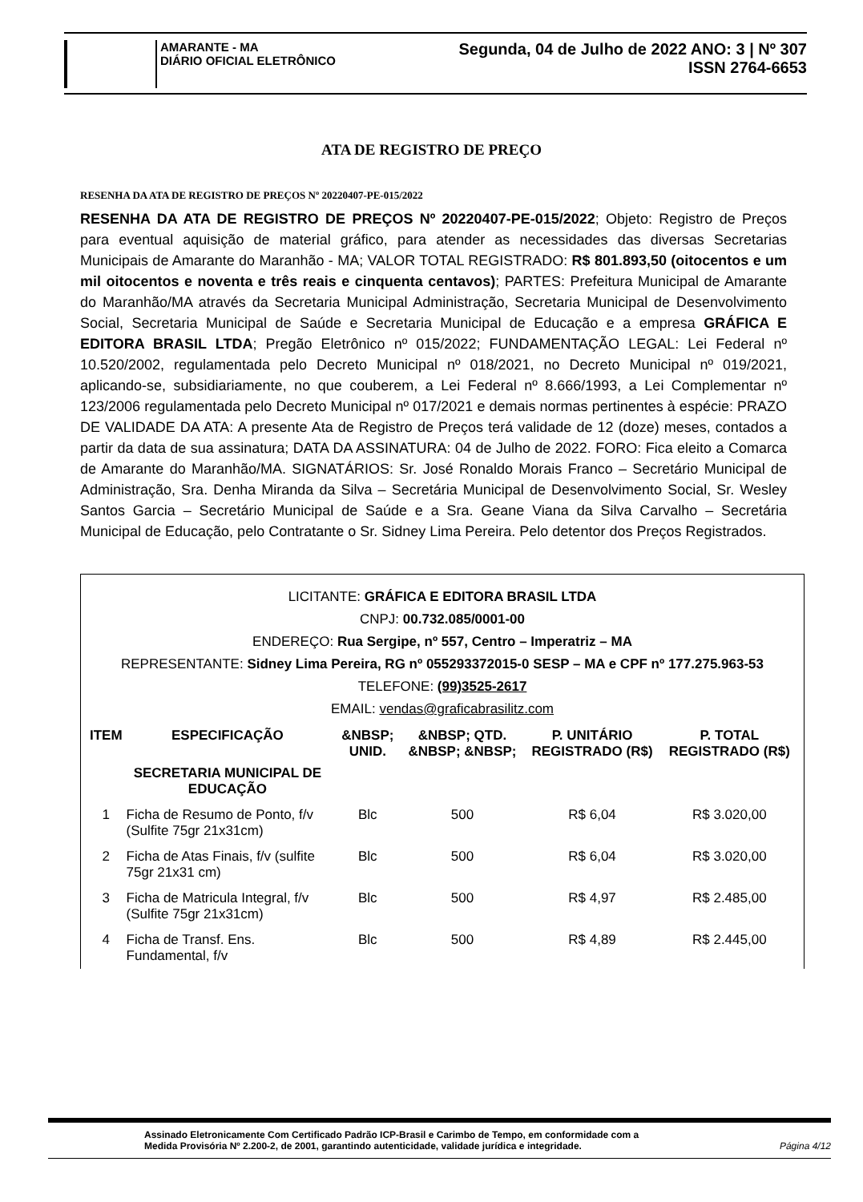AMARANTE - MA
DIÁRIO OFICIAL ELETRÔNICO
Segunda, 04 de Julho de 2022 ANO: 3 | Nº 307
ISSN 2764-6653
ATA DE REGISTRO DE PREÇO
RESENHA DA ATA DE REGISTRO DE PREÇOS Nº 20220407-PE-015/2022
RESENHA DA ATA DE REGISTRO DE PREÇOS Nº 20220407-PE-015/2022; Objeto: Registro de Preços para eventual aquisição de material gráfico, para atender as necessidades das diversas Secretarias Municipais de Amarante do Maranhão - MA; VALOR TOTAL REGISTRADO: R$ 801.893,50 (oitocentos e um mil oitocentos e noventa e três reais e cinquenta centavos); PARTES: Prefeitura Municipal de Amarante do Maranhão/MA através da Secretaria Municipal Administração, Secretaria Municipal de Desenvolvimento Social, Secretaria Municipal de Saúde e Secretaria Municipal de Educação e a empresa GRÁFICA E EDITORA BRASIL LTDA; Pregão Eletrônico nº 015/2022; FUNDAMENTAÇÃO LEGAL: Lei Federal nº 10.520/2002, regulamentada pelo Decreto Municipal nº 018/2021, no Decreto Municipal nº 019/2021, aplicando-se, subsidiariamente, no que couberem, a Lei Federal nº 8.666/1993, a Lei Complementar nº 123/2006 regulamentada pelo Decreto Municipal nº 017/2021 e demais normas pertinentes à espécie: PRAZO DE VALIDADE DA ATA: A presente Ata de Registro de Preços terá validade de 12 (doze) meses, contados a partir da data de sua assinatura; DATA DA ASSINATURA: 04 de Julho de 2022. FORO: Fica eleito a Comarca de Amarante do Maranhão/MA. SIGNATÁRIOS: Sr. José Ronaldo Morais Franco – Secretário Municipal de Administração, Sra. Denha Miranda da Silva – Secretária Municipal de Desenvolvimento Social, Sr. Wesley Santos Garcia – Secretário Municipal de Saúde e a Sra. Geane Viana da Silva Carvalho – Secretária Municipal de Educação, pelo Contratante o Sr. Sidney Lima Pereira. Pelo detentor dos Preços Registrados.
LICITANTE: GRÁFICA E EDITORA BRASIL LTDA
CNPJ: 00.732.085/0001-00
ENDEREÇO: Rua Sergipe, nº 557, Centro – Imperatriz – MA
REPRESENTANTE: Sidney Lima Pereira, RG nº 055293372015-0 SESP – MA e CPF nº 177.275.963-53
TELEFONE: (99)3525-2617
EMAIL: vendas@graficabrasilitz.com
| ITEM | ESPECIFICAÇÃO | &NBSP; UNID. | &NBSP; QTD. &NBSP; &NBSP; | P. UNITÁRIO REGISTRADO (R$) | P. TOTAL REGISTRADO (R$) |
| --- | --- | --- | --- | --- | --- |
| | SECRETARIA MUNICIPAL DE EDUCAÇÃO | | | | |
| 1 | Ficha de Resumo de Ponto, f/v (Sulfite 75gr 21x31cm) | Blc | 500 | R$ 6,04 | R$ 3.020,00 |
| 2 | Ficha de Atas Finais, f/v (sulfite 75gr 21x31 cm) | Blc | 500 | R$ 6,04 | R$ 3.020,00 |
| 3 | Ficha de Matricula Integral, f/v (Sulfite 75gr 21x31cm) | Blc | 500 | R$ 4,97 | R$ 2.485,00 |
| 4 | Ficha de Transf. Ens. Fundamental, f/v | Blc | 500 | R$ 4,89 | R$ 2.445,00 |
Assinado Eletronicamente Com Certificado Padrão ICP-Brasil e Carimbo de Tempo, em conformidade com a
Medida Provisória Nº 2.200-2, de 2001, garantindo autenticidade, validade jurídica e integridade.
Página 4/12